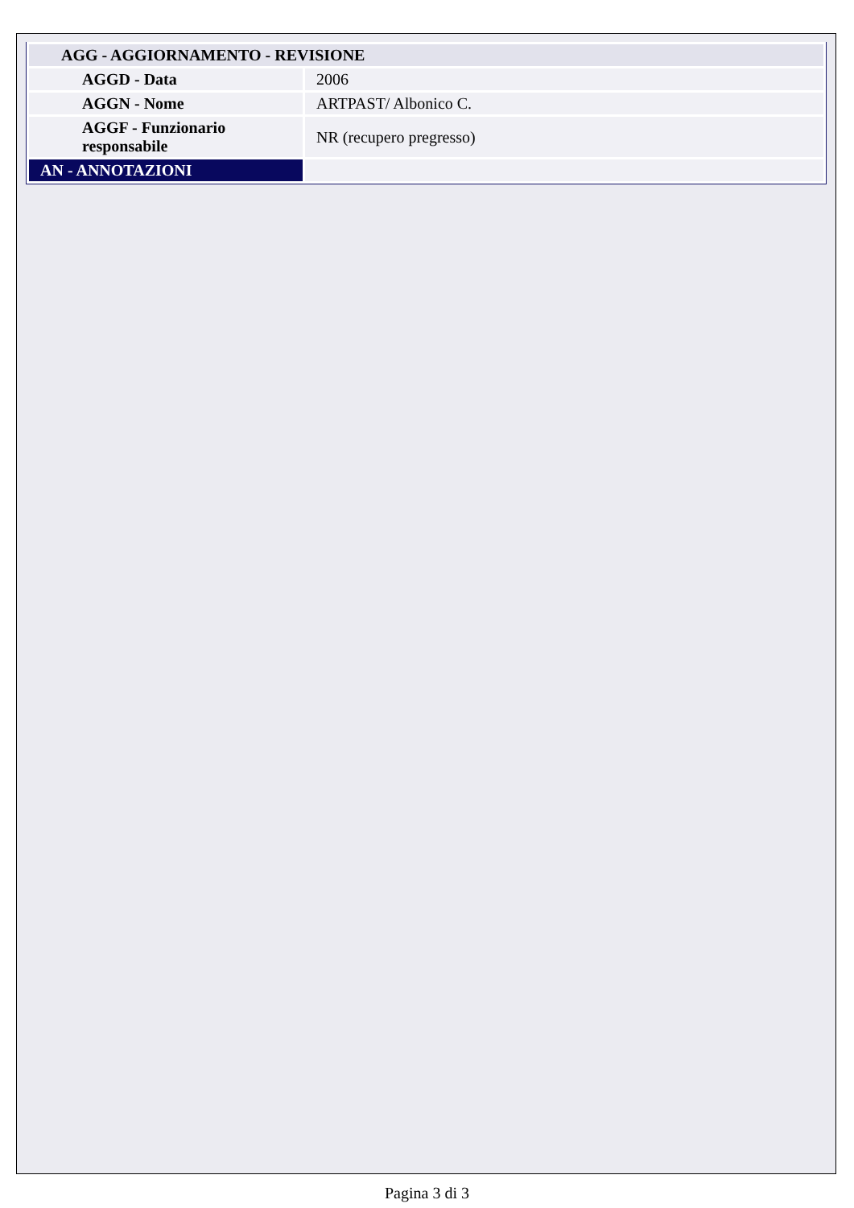| AGG - AGGIORNAMENTO - REVISIONE | |
| AGGD - Data | 2006 |
| AGGN - Nome | ARTPAST/ Albonico C. |
| AGGF - Funzionario responsabile | NR (recupero pregresso) |
| AN - ANNOTAZIONI | |
Pagina 3 di 3